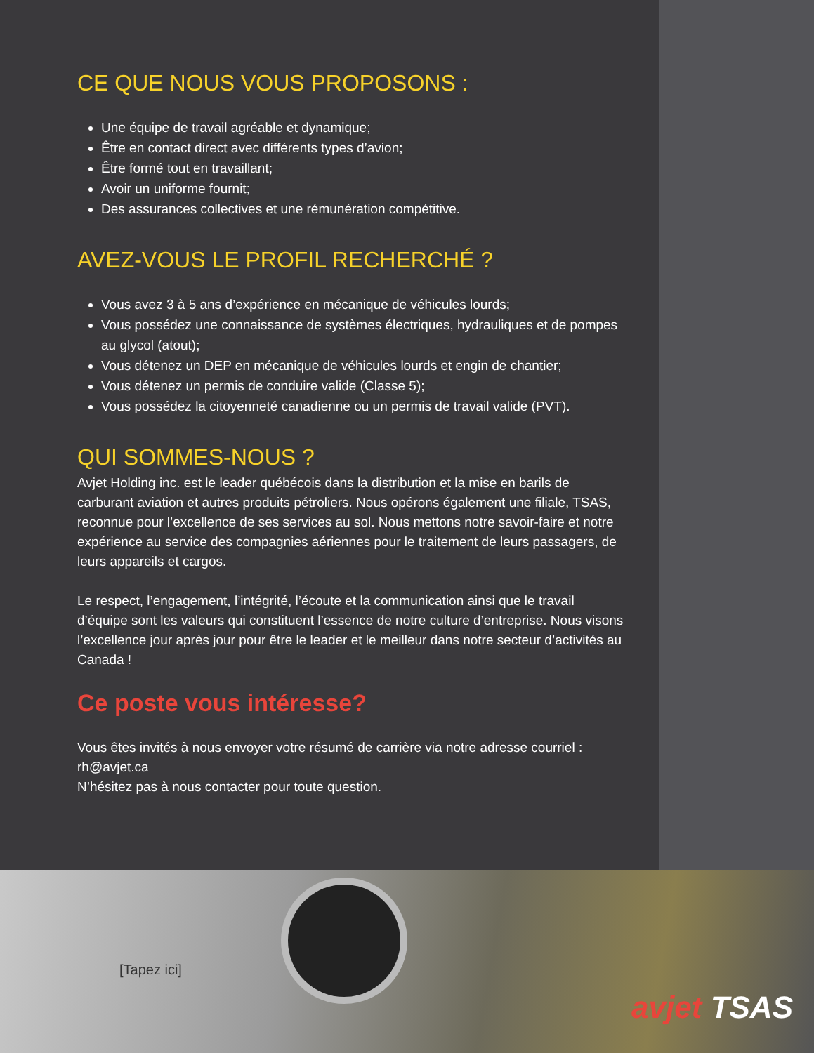CE QUE NOUS VOUS PROPOSONS :
Une équipe de travail agréable et dynamique;
Être en contact direct avec différents types d’avion;
Être formé tout en travaillant;
Avoir un uniforme fournit;
Des assurances collectives et une rémunération compétitive.
AVEZ-VOUS LE PROFIL RECHERCHÉ ?
Vous avez 3 à 5 ans d’expérience en mécanique de véhicules lourds;
Vous possédez une connaissance de systèmes électriques, hydrauliques et de pompes au glycol (atout);
Vous détenez un DEP en mécanique de véhicules lourds et engin de chantier;
Vous détenez un permis de conduire valide (Classe 5);
Vous possédez la citoyenneté canadienne ou un permis de travail valide (PVT).
QUI SOMMES-NOUS ?
Avjet Holding inc. est le leader québécois dans la distribution et la mise en barils de carburant aviation et autres produits pétroliers. Nous opérons également une filiale, TSAS, reconnue pour l’excellence de ses services au sol. Nous mettons notre savoir-faire et notre expérience au service des compagnies aériennes pour le traitement de leurs passagers, de leurs appareils et cargos.
Le respect, l’engagement, l’intégrité, l’écoute et la communication ainsi que le travail d’équipe sont les valeurs qui constituent l’essence de notre culture d’entreprise. Nous visons l’excellence jour après jour pour être le leader et le meilleur dans notre secteur d’activités au Canada !
Ce poste vous intéresse?
Vous êtes invités à nous envoyer votre résumé de carrière via notre adresse courriel : rh@avjet.ca
N’hésitez pas à nous contacter pour toute question.
[Tapez ici]
avjet TSAS